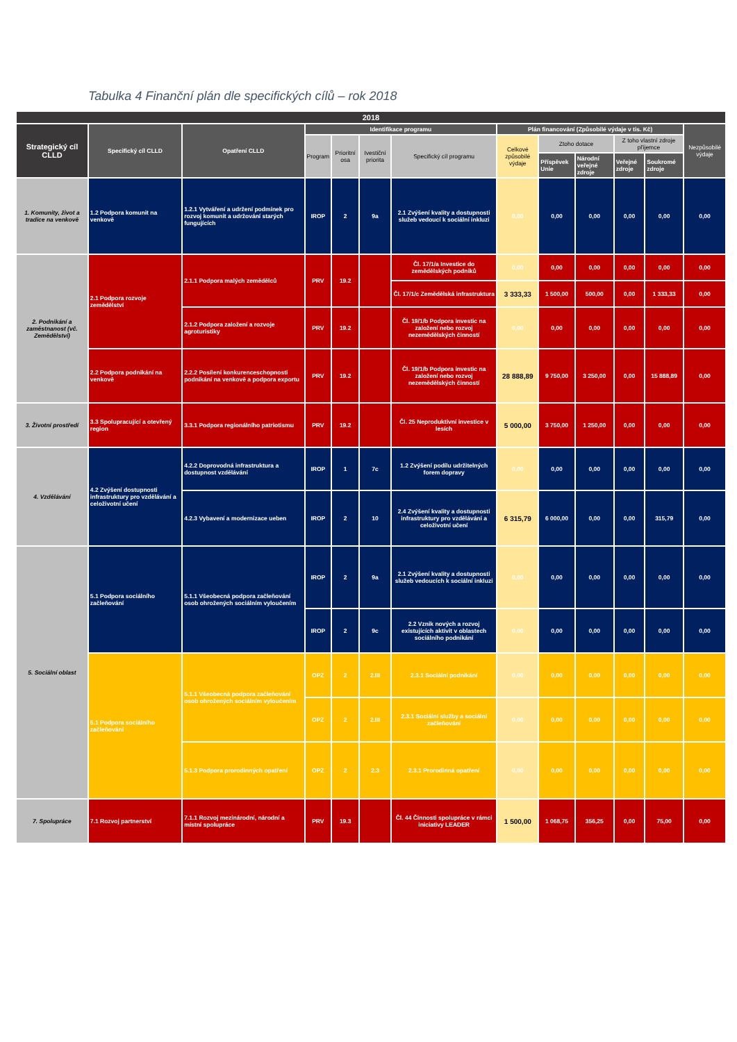Tabulka 4 Finanční plán dle specifických cílů – rok 2018
| 2018 | | | | | | | | | | | | |
| --- | --- | --- | --- | --- | --- | --- | --- | --- | --- | --- | --- | --- |
| Strategický cíl CLLD | Specifický cíl CLLD | Opatření CLLD | Identifikace programu | | | | Plán financování (Způsobilé výdaje v tis. Kč) | | | | | Nezpůsobilé výdaje |
| | | | Program | Prioritní osa | Ivestiční priorita | Specifický cíl programu | Celkové způsobilé výdaje | Ztoho dotace | | Z toho vlastní zdroje příjemce | | |
| | | | | | | | | Příspěvek Unie | Národní veřejné zdroje | Veřejné zdroje | Soukromé zdroje | |
| 1. Komunity, život a tradice na venkově | 1.2 Podpora komunit na venkově | 1.2.1 Vytváření a udržení podmínek pro rozvoj komunit a udržování starých fungujících | IROP | 2 | 9a | 2.1 Zvýšení kvality a dostupnosti služeb vedoucí k sociální inkluzi | 0,00 | 0,00 | 0,00 | 0,00 | 0,00 | 0,00 |
| 2. Podnikání a zaměstnanost (vč. Zemědělství) | 2.1 Podpora rozvoje zemědělství | 2.1.1 Podpora malých zemědělců | PRV | 19.2 | | Čl. 17/1/a Investice do zemědělských podniků | 0,00 | 0,00 | 0,00 | 0,00 | 0,00 | 0,00 |
| | | | | | | Čl. 17/1/c Zemědělská infrastruktura | 3 333,33 | 1 500,00 | 500,00 | 0,00 | 1 333,33 | 0,00 |
| | | 2.1.2 Podpora založení a rozvoje agroturistiky | PRV | 19.2 | | Čl. 19/1/b Podpora investic na založení nebo rozvoj nezemědělských činností | 0,00 | 0,00 | 0,00 | 0,00 | 0,00 | 0,00 |
| | 2.2 Podpora podnikání na venkově | 2.2.2 Posílení konkurenceschopnosti podnikání na venkově a podpora exportu | PRV | 19.2 | | Čl. 19/1/b Podpora investic na založení nebo rozvoj nezemědělských činností | 28 888,89 | 9 750,00 | 3 250,00 | 0,00 | 15 888,89 | 0,00 |
| 3. Životní prostředí | 3.3 Spolupracující a otevřený region | 3.3.1 Podpora regionálního patriotismu | PRV | 19.2 | | Čl. 25 Neproduktivní investice v lesích | 5 000,00 | 3 750,00 | 1 250,00 | 0,00 | 0,00 | 0,00 |
| 4. Vzdělávání | 4.2 Zvýšení dostupnosti infrastruktury pro vzdělávání a celoživotní učení | 4.2.2 Doprovodná infrastruktura a dostupnost vzdělávání | IROP | 1 | 7c | 1.2 Zvýšení podílu udržitelných forem dopravy | 0,00 | 0,00 | 0,00 | 0,00 | 0,00 | 0,00 |
| | | 4.2.3 Vybavení a modernizace ueben | IROP | 2 | 10 | 2.4 Zvýšení kvality a dostupnosti infrastruktury pro vzdělávání a celoživotní učení | 6 315,79 | 6 000,00 | 0,00 | 0,00 | 315,79 | 0,00 |
| 5. Sociální oblast | 5.1 Podpora sociálního začleňování | 5.1.1 Všeobecná podpora začleňování osob ohrožených sociálním vyloučením | IROP | 2 | 9a | 2.1 Zvýšení kvality a dostupnosti služeb vedoucích k sociální inkluzi | 0,00 | 0,00 | 0,00 | 0,00 | 0,00 | 0,00 |
| | | | IROP | 2 | 9c | 2.2 Vznik nových a rozvoj existujících aktivit v oblastech sociálního podnikání | 0,00 | 0,00 | 0,00 | 0,00 | 0,00 | 0,00 |
| | 5.1 Podpora sociálního začleňování | 5.1.1 Všeobecná podpora začleňování osob ohrožených sociálním vyloučením | OPZ | 2 | 2.III | 2.3.1 Sociální podnikání | 0,00 | 0,00 | 0,00 | 0,00 | 0,00 | 0,00 |
| | | | OPZ | 2 | 2.III | 2.3.1 Sociální služby a sociální začleňování | 0,00 | 0,00 | 0,00 | 0,00 | 0,00 | 0,00 |
| | | 5.1.3 Podpora prorodinných opatření | OPZ | 2 | 2.3 | 2.3.1 Prorodinná opatření | 0,00 | 0,00 | 0,00 | 0,00 | 0,00 | 0,00 |
| 7. Spolupráce | 7.1 Rozvoj partnerství | 7.1.1 Rozvoj mezinárodní, národní a místní spolupráce | PRV | 19.3 | | Čl. 44 Činnosti spolupráce v rámci iniciativy LEADER | 1 500,00 | 1 068,75 | 356,25 | 0,00 | 75,00 | 0,00 |